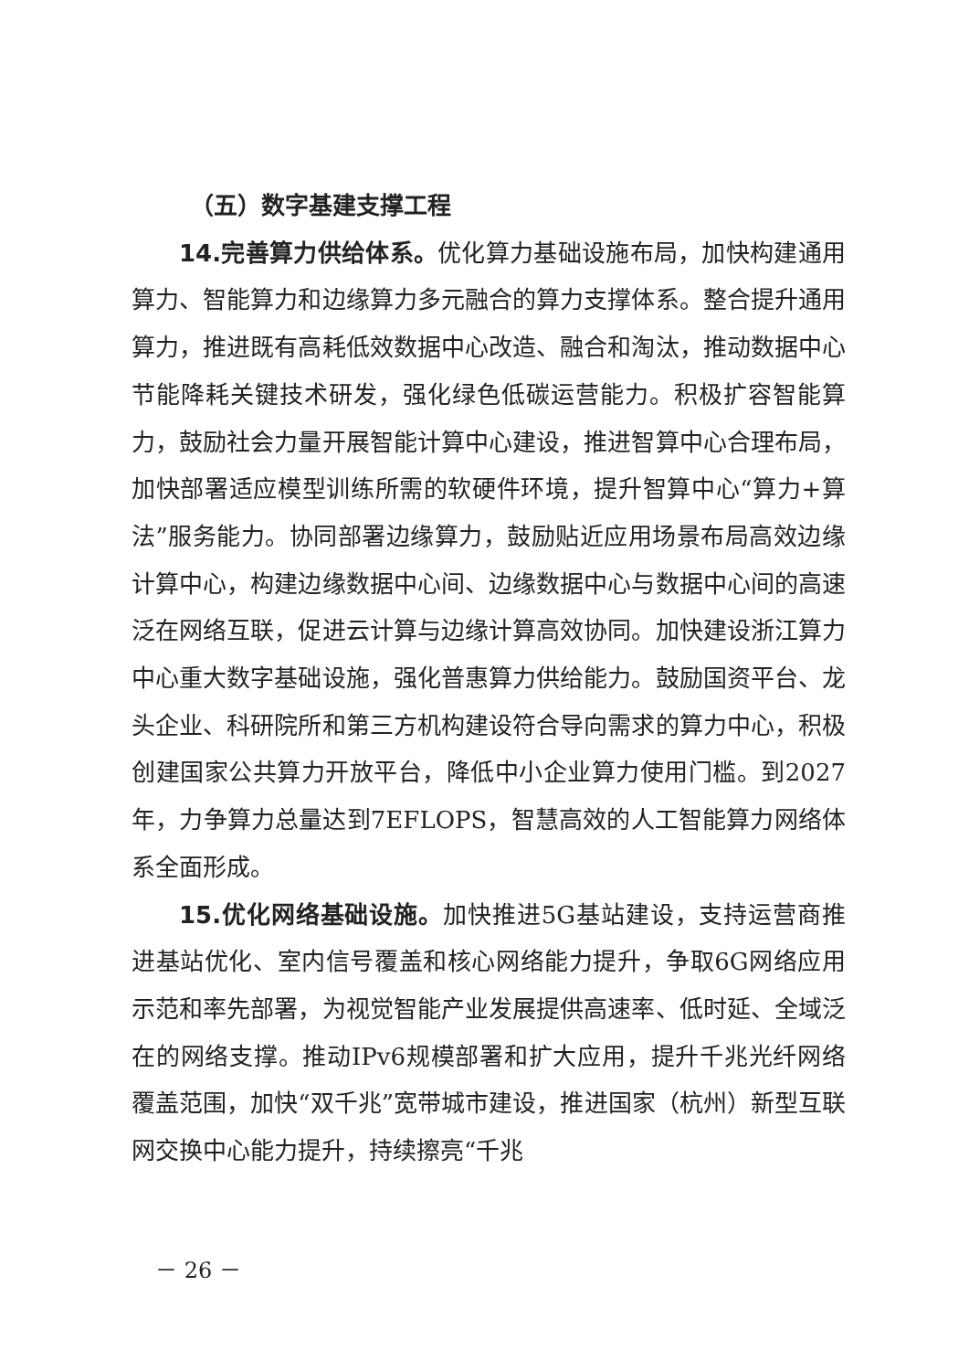（五）数字基建支撑工程
14.完善算力供给体系。优化算力基础设施布局，加快构建通用算力、智能算力和边缘算力多元融合的算力支撑体系。整合提升通用算力，推进既有高耗低效数据中心改造、融合和淘汰，推动数据中心节能降耗关键技术研发，强化绿色低碳运营能力。积极扩容智能算力，鼓励社会力量开展智能计算中心建设，推进智算中心合理布局，加快部署适应模型训练所需的软硬件环境，提升智算中心“算力+算法”服务能力。协同部署边缘算力，鼓励贴近应用场景布局高效边缘计算中心，构建边缘数据中心间、边缘数据中心与数据中心间的高速泛在网络互联，促进云计算与边缘计算高效协同。加快建设浙江算力中心重大数字基础设施，强化普惠算力供给能力。鼓励国资平台、龙头企业、科研院所和第三方机构建设符合导向需求的算力中心，积极创建国家公共算力开放平台，降低中小企业算力使用门槛。到2027年，力争算力总量达到7EFLOPS，智慧高效的人工智能算力网络体系全面形成。
15.优化网络基础设施。加快推进5G基站建设，支持运营商推进基站优化、室内信号覆盖和核心网络能力提升，争取6G网络应用示范和率先部署，为视觉智能产业发展提供高速率、低时延、全域泛在的网络支撑。推动IPv6规模部署和扩大应用，提升千兆光纤网络覆盖范围，加快“双千兆”宽带城市建设，推进国家（杭州）新型互联网交换中心能力提升，持续擦亮“千兆
－ 26 －